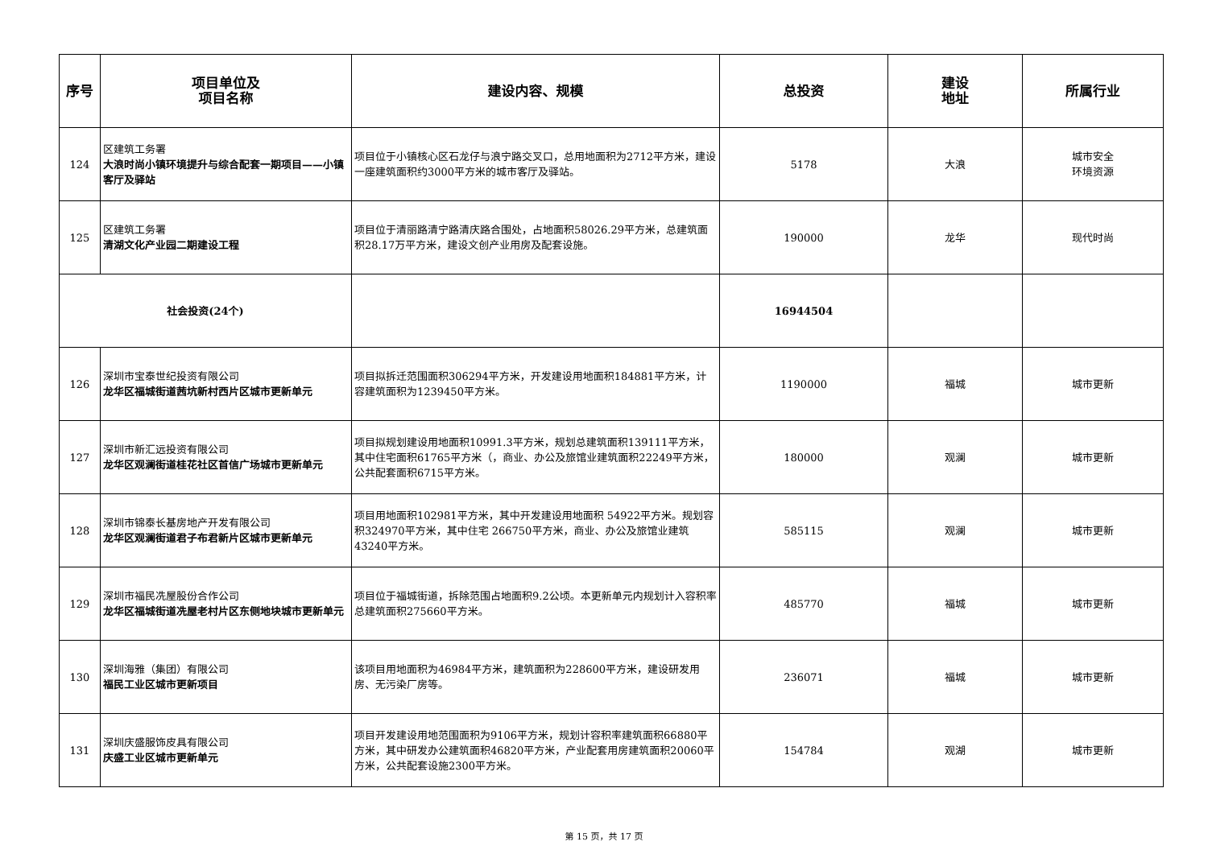| 序号 | 项目单位及 项目名称 | 建设内容、规模 | 总投资 | 建设 地址 | 所属行业 |
| --- | --- | --- | --- | --- | --- |
| 124 | 区建筑工务署 大浪时尚小镇环境提升与综合配套一期项目——小镇客厅及驿站 | 项目位于小镇核心区石龙仔与浪宁路交叉口，总用地面积为2712平方米，建设一座建筑面积约3000平方米的城市客厅及驿站。 | 5178 | 大浪 | 城市安全 环境资源 |
| 125 | 区建筑工务署 清湖文化产业园二期建设工程 | 项目位于清丽路清宁路清庆路合围处，占地面积58026.29平方米，总建筑面积28.17万平方米，建设文创产业用房及配套设施。 | 190000 | 龙华 | 现代时尚 |
| 社会投资(24个) | | | 16944504 | | |
| 126 | 深圳市宝泰世纪投资有限公司 龙华区福城街道茜坑新村西片区城市更新单元 | 项目拟拆迁范围面积306294平方米，开发建设用地面积184881平方米，计容建筑面积为1239450平方米。 | 1190000 | 福城 | 城市更新 |
| 127 | 深圳市新汇远投资有限公司 龙华区观澜街道桂花社区首信广场城市更新单元 | 项目拟规划建设用地面积10991.3平方米，规划总建筑面积139111平方米，其中住宅面积61765平方米（，商业、办公及旅馆业建筑面积22249平方米，公共配套面积6715平方米。 | 180000 | 观澜 | 城市更新 |
| 128 | 深圳市锦泰长基房地产开发有限公司 龙华区观澜街道君子布君新片区城市更新单元 | 项目用地面积102981平方米，其中开发建设用地面积 54922平方米。规划容积324970平方米，其中住宅 266750平方米，商业、办公及旅馆业建筑43240平方米。 | 585115 | 观澜 | 城市更新 |
| 129 | 深圳市福民冼屋股份合作公司 龙华区福城街道冼屋老村片区东侧地块城市更新单元 | 项目位于福城街道，拆除范围占地面积9.2公顷。本更新单元内规划计入容积率总建筑面积275660平方米。 | 485770 | 福城 | 城市更新 |
| 130 | 深圳海雅（集团）有限公司 福民工业区城市更新项目 | 该项目用地面积为46984平方米，建筑面积为228600平方米，建设研发用房、无污染厂房等。 | 236071 | 福城 | 城市更新 |
| 131 | 深圳庆盛服饰皮具有限公司 庆盛工业区城市更新单元 | 项目开发建设用地范围面积为9106平方米，规划计容积率建筑面积66880平方米，其中研发办公建筑面积46820平方米，产业配套用房建筑面积20060平方米，公共配套设施2300平方米。 | 154784 | 观湖 | 城市更新 |
第 15 页，共 17 页